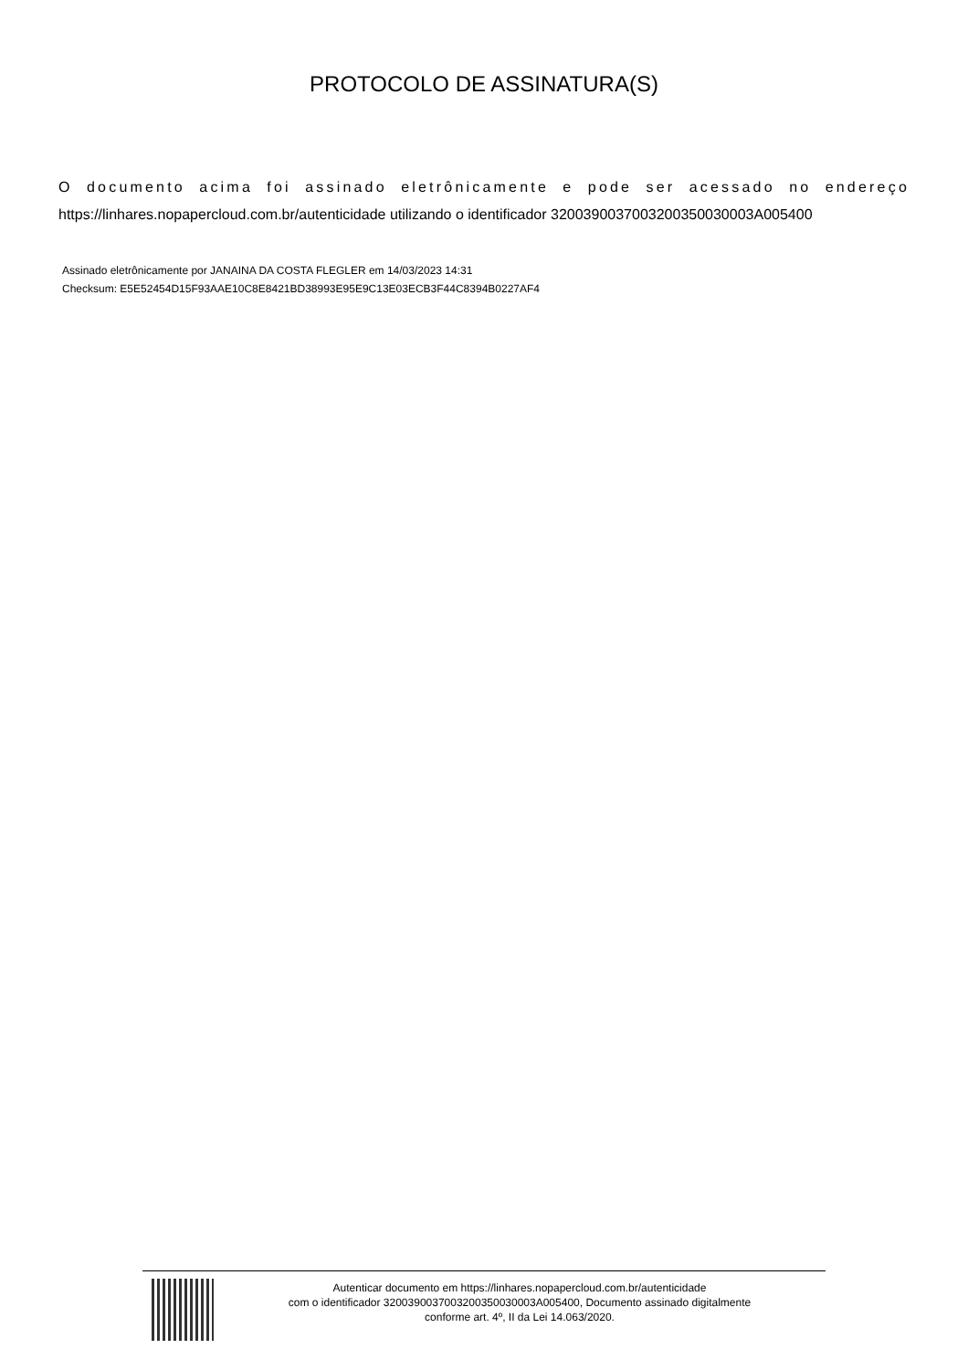PROTOCOLO DE ASSINATURA(S)
O documento acima foi assinado eletrônicamente e pode ser acessado no endereço https://linhares.nopapercloud.com.br/autenticidade utilizando o identificador 320039003700320035003000​3A005400
Assinado eletrônicamente por JANAINA DA COSTA FLEGLER em 14/03/2023 14:31
Checksum: E5E52454D15F93AAE10C8E8421BD38993E95E9C13E03ECB3F44C8394B0227AF4
Autenticar documento em https://linhares.nopapercloud.com.br/autenticidade
com o identificador 320039003700320035003000​3A005400, Documento assinado digitalmente
conforme art. 4º, II da Lei 14.063/2020.